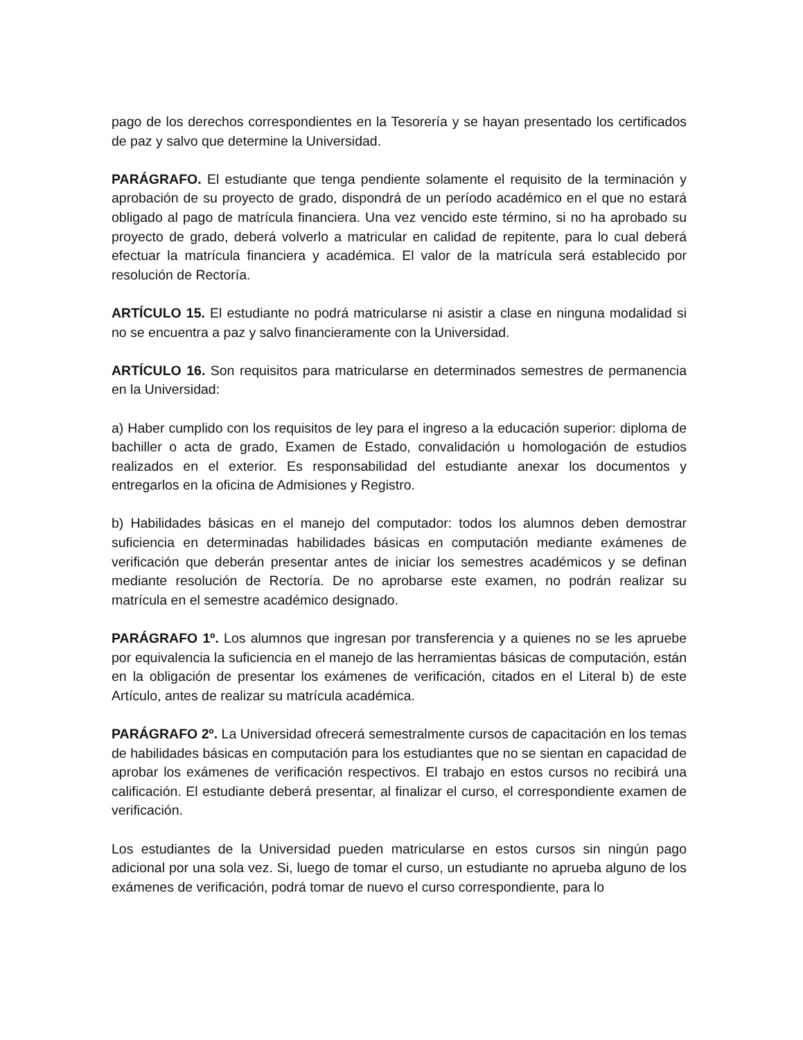pago de los derechos correspondientes en la Tesorería y se hayan presentado los certificados de paz y salvo que determine la Universidad.
PARÁGRAFO. El estudiante que tenga pendiente solamente el requisito de la terminación y aprobación de su proyecto de grado, dispondrá de un período académico en el que no estará obligado al pago de matrícula financiera. Una vez vencido este término, si no ha aprobado su proyecto de grado, deberá volverlo a matricular en calidad de repitente, para lo cual deberá efectuar la matrícula financiera y académica. El valor de la matrícula será establecido por resolución de Rectoría.
ARTÍCULO 15. El estudiante no podrá matricularse ni asistir a clase en ninguna modalidad si no se encuentra a paz y salvo financieramente con la Universidad.
ARTÍCULO 16. Son requisitos para matricularse en determinados semestres de permanencia en la Universidad:
a) Haber cumplido con los requisitos de ley para el ingreso a la educación superior: diploma de bachiller o acta de grado, Examen de Estado, convalidación u homologación de estudios realizados en el exterior. Es responsabilidad del estudiante anexar los documentos y entregarlos en la oficina de Admisiones y Registro.
b) Habilidades básicas en el manejo del computador: todos los alumnos deben demostrar suficiencia en determinadas habilidades básicas en computación mediante exámenes de verificación que deberán presentar antes de iniciar los semestres académicos y se definan mediante resolución de Rectoría. De no aprobarse este examen, no podrán realizar su matrícula en el semestre académico designado.
PARÁGRAFO 1º. Los alumnos que ingresan por transferencia y a quienes no se les apruebe por equivalencia la suficiencia en el manejo de las herramientas básicas de computación, están en la obligación de presentar los exámenes de verificación, citados en el Literal b) de este Artículo, antes de realizar su matrícula académica.
PARÁGRAFO 2º. La Universidad ofrecerá semestralmente cursos de capacitación en los temas de habilidades básicas en computación para los estudiantes que no se sientan en capacidad de aprobar los exámenes de verificación respectivos. El trabajo en estos cursos no recibirá una calificación. El estudiante deberá presentar, al finalizar el curso, el correspondiente examen de verificación.
Los estudiantes de la Universidad pueden matricularse en estos cursos sin ningún pago adicional por una sola vez. Si, luego de tomar el curso, un estudiante no aprueba alguno de los exámenes de verificación, podrá tomar de nuevo el curso correspondiente, para lo